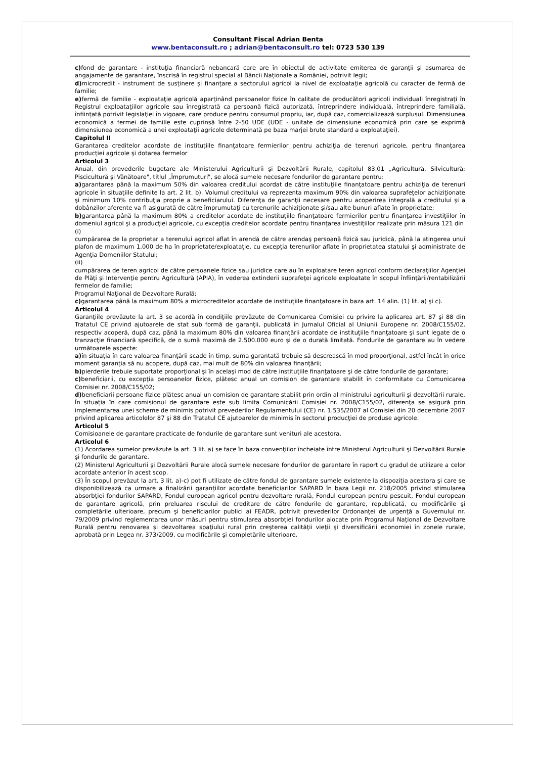Consultant Fiscal Adrian Benta
www.bentaconsult.ro ; adrian@bentaconsult.ro tel: 0723 530 139
c) fond de garantare - instituţia financiară nebancară care are în obiectul de activitate emiterea de garanţii şi asumarea de angajamente de garantare, înscrisă în registrul special al Băncii Naţionale a României, potrivit legii;
d) microcredit - instrument de susţinere şi finanţare a sectorului agricol la nivel de exploataţie agricolă cu caracter de fermă de familie;
e) fermă de familie - exploataţie agricolă aparţinând persoanelor fizice în calitate de producători agricoli individuali înregistraţi în Registrul exploataţiilor agricole sau înregistrată ca persoană fizică autorizată, întreprindere individuală, întreprindere familială, înfiinţată potrivit legislaţiei în vigoare, care produce pentru consumul propriu, iar, după caz, comercializează surplusul. Dimensiunea economică a fermei de familie este cuprinsă între 2-50 UDE (UDE - unitate de dimensiune economică prin care se exprimă dimensiunea economică a unei exploataţii agricole determinată pe baza marjei brute standard a exploataţiei).
Capitolul II
Garantarea creditelor acordate de instituţiile finanţatoare fermierilor pentru achiziţia de terenuri agricole, pentru finanţarea producţiei agricole şi dotarea fermelor
Articolul 3
Anual, din prevederile bugetare ale Ministerului Agriculturii şi Dezvoltării Rurale, capitolul 83.01 „Agricultură, Silvicultură; Piscicultură şi Vânătoare", titlul „Împrumuturi", se alocă sumele necesare fondurilor de garantare pentru:
a) garantarea până la maximum 50% din valoarea creditului acordat de către instituţiile finanţatoare pentru achiziţia de terenuri agricole în situaţiile definite la art. 2 lit. b). Volumul creditului va reprezenta maximum 90% din valoarea suprafeţelor achiziţionate şi minimum 10% contribuţia proprie a beneficiarului. Diferenţa de garanţii necesare pentru acoperirea integrală a creditului şi a dobânzilor aferente va fi asigurată de către împrumutaţi cu terenurile achiziţionate şi/sau alte bunuri aflate în proprietate;
b) garantarea până la maximum 80% a creditelor acordate de instituţiile finanţatoare fermierilor pentru finanţarea investiţiilor în domeniul agricol şi a producţiei agricole, cu excepţia creditelor acordate pentru finanţarea investiţiilor realizate prin măsura 121 din
(i)
cumpărarea de la proprietar a terenului agricol aflat în arendă de către arendaş persoană fizică sau juridică, până la atingerea unui plafon de maximum 1.000 de ha în proprietate/exploataţie, cu excepţia terenurilor aflate în proprietatea statului şi administrate de Agenţia Domeniilor Statului;
(ii)
cumpărarea de teren agricol de către persoanele fizice sau juridice care au în exploatare teren agricol conform declaraţiilor Agenţiei de Plăţi şi Intervenţie pentru Agricultură (APIA), în vederea extinderii suprafeţei agricole exploatate în scopul înfiinţării/rentabilizării fermelor de familie;
Programul Naţional de Dezvoltare Rurală;
c) garantarea până la maximum 80% a microcreditelor acordate de instituţiile finanţatoare în baza art. 14 alin. (1) lit. a) şi c).
Articolul 4
Garanţiile prevăzute la art. 3 se acordă în condiţiile prevăzute de Comunicarea Comisiei cu privire la aplicarea art. 87 şi 88 din Tratatul CE privind ajutoarele de stat sub formă de garanţii, publicată în Jurnalul Oficial al Uniunii Europene nr. 2008/C155/02, respectiv acoperă, după caz, până la maximum 80% din valoarea finanţării acordate de instituţiile finanţatoare şi sunt legate de o tranzacţie financiară specifică, de o sumă maximă de 2.500.000 euro şi de o durată limitată. Fondurile de garantare au în vedere următoarele aspecte:
a) în situaţia în care valoarea finanţării scade în timp, suma garantată trebuie să descrească în mod proporţional, astfel încât în orice moment garanţia să nu acopere, după caz, mai mult de 80% din valoarea finanţării;
b) pierderile trebuie suportate proporţional şi în acelaşi mod de către instituţiile finanţatoare şi de către fondurile de garantare;
c) beneficiarii, cu excepţia persoanelor fizice, plătesc anual un comision de garantare stabilit în conformitate cu Comunicarea Comisiei nr. 2008/C155/02;
d) beneficiarii persoane fizice plătesc anual un comision de garantare stabilit prin ordin al ministrului agriculturii şi dezvoltării rurale. În situaţia în care comisionul de garantare este sub limita Comunicării Comisiei nr. 2008/C155/02, diferenţa se asigură prin implementarea unei scheme de minimis potrivit prevederilor Regulamentului (CE) nr. 1.535/2007 al Comisiei din 20 decembrie 2007 privind aplicarea articolelor 87 şi 88 din Tratatul CE ajutoarelor de minimis în sectorul producţiei de produse agricole.
Articolul 5
Comisioanele de garantare practicate de fondurile de garantare sunt venituri ale acestora.
Articolul 6
(1) Acordarea sumelor prevăzute la art. 3 lit. a) se face în baza convenţiilor încheiate între Ministerul Agriculturii şi Dezvoltării Rurale şi fondurile de garantare.
(2) Ministerul Agriculturii şi Dezvoltării Rurale alocă sumele necesare fondurilor de garantare în raport cu gradul de utilizare a celor acordate anterior în acest scop.
(3) În scopul prevăzut la art. 3 lit. a)-c) pot fi utilizate de către fondul de garantare sumele existente la dispoziţia acestora şi care se disponibilizează ca urmare a finalizării garanţiilor acordate beneficiarilor SAPARD în baza Legii nr. 218/2005 privind stimularea absorbţiei fondurilor SAPARD, Fondul european agricol pentru dezvoltare rurală, Fondul european pentru pescuit, Fondul european de garantare agricolă, prin preluarea riscului de creditare de către fondurile de garantare, republicată, cu modificările şi completările ulterioare, precum şi beneficiarilor publici ai FEADR, potrivit prevederilor Ordonanţei de urgenţă a Guvernului nr. 79/2009 privind reglementarea unor măsuri pentru stimularea absorbţiei fondurilor alocate prin Programul Naţional de Dezvoltare Rurală pentru renovarea şi dezvoltarea spaţiului rural prin creşterea calităţii vieţii şi diversificării economiei în zonele rurale, aprobată prin Legea nr. 373/2009, cu modificările şi completările ulterioare.